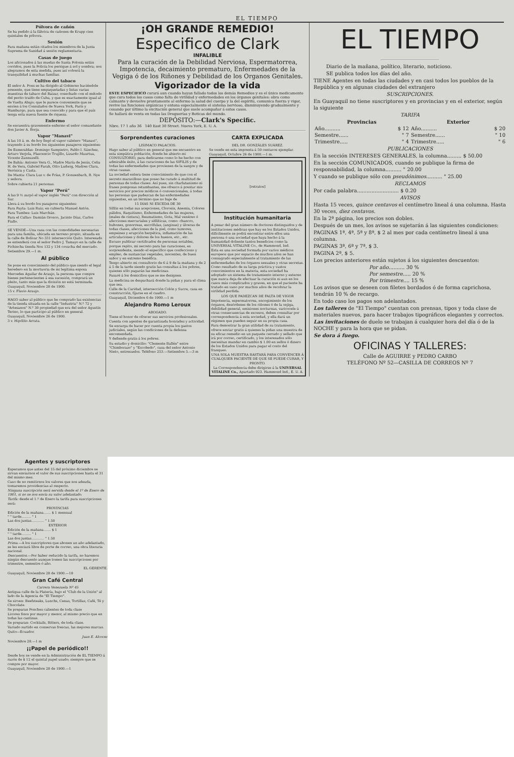EL TIEMPO
Pólvora de cañón
Se ha pedido á la fábrica de cañones de Krupp cien quintales de pólvora.
Sesión
Para mañana están citados los miembros de la Junta Suprema de Sanidad á sesión reglamentaria.
Casas de juego
Los aficionados á las muelas de Santa Polonia están corridos, pues la Policía los persigue á sol y sombra; nos alegramos de esta medida, pues así volverá la tranquilidad á muchas familias.
Cultivo del tabaco
El señor A. Pons se ha dirigido al Gobierno haciéndole presente, que tiene empaquetadas y listas varias muestras de tabaco del Baizar, cosechado con el método del perito traído de Cuba, y que es exactamente igual al de Vuelta Abajo; que le parece conveniente que se envíen á los Consulados de Nueva York, París y Hamburgo, para que sea conocido y para que el país tenga esta nueva fuente de riqueza.
Enfermo
Se encuentra gravemente enfermo el señor comandante don Javier A. Borja.
Vapor "Manavi"
A las 10 á. m. de hoy llegó el vapor caletero "Manavi", trayendo á su bordo los siguientes pasajeros siguientes:
De Esmeraldas: Domingo Sampietro, Pablo I. Sánchez, Arturo Verjola, Plascencio Trujillo, Lizardo Maurtua, Vicente Zannuzelli.
De Bahía: Antonio Vera G., Madre María de Jesús, Celia H. de Vera, Gabriel Farah, Otto Ludwig, Madres Clara, Verónica y Casta.
De Manta: Clara Luz v. de Frías, P. Gonzenbach, R. Nye y señora.
Sobre cubierta 21 personas.
Vapor "Perú"
A las 9 ½ zarpó el vapor inglés "Perú" con dirección al Sur.
Lleva á su bordo los pasajeros siguientes:
Para Payta: Luis Ruiz; en cubierta Manuel Antón.
Para Tumbes: Luis Marchán.
Para el Callao: Damián Orosco, Jacinto Díaz, Carlos Fiallo.
SE VENDE—Una casa con las comodidades necesarias para una familia, ubicada en terreno propio, situada en la calle de Bolívar No 331 intersección Quito. Interesado se entenderá con el señor Pedro J. Tamayo en la calle de Pichincha tienda Nos 132 y 134 covacha del mercado.
Setiembre 29.—1 m.
Al público
Se pone en conocimiento del público que siendo el legal heredero en la mortuoria de mi legítima esposa Mercedes Aguilar de Araujo, la persona que compre bienes pertenecientes á esa sucesión, comprará un pleito, tanto más que la división no está terminada.
Guayaquil, Noviembre 28 de 1900.
15 v. Flavio Araujo.
HAGO saber al público que he comprado las existencias de la tienda situada en la calle "Industria" N.º 72 y "Artesanos" N.º 30 propiedad que era del señor Agustín Terino, lo que participo al público en general.
Guayaquil, Noviembre 26 de 1900.
3 v. Hipólito Arrata.
¡OH GRANDE REMEDIO!
Especifico de Clark
INFALIBLE
Para la curación de la Debilidad Nerviosa, Espermatorrea, Impotencia, decaimiento prematuro, Enfermedades de la Vegiga ó de los Riñones y Debilidad de los Organos Genitales.
Vigorizador de la vida
ESTE ESPECIFICO curará aun cuando hayan fallado todos los demás Remedios y es el único medicamento que cura todos los casos como falta de virilidad y enfermedades en los órganos genitales: obra como calmante y devuelve prontamente al enfermo la salud del cuerpo y la del espíritu, comunica fuerza y vigor, revive las funciones orgánicas y entona especialmente el sistema nervioso, disminuyendo gradualmente y cesando por último la excitación general que suele acompañar á estos casos.
Se hallará de venta en todas las Droguerías y Boticas del mundo.
DEPÓSITO:—Clark's Specific.
Nbre. 17 1 año 36 140 East 30 Street. Nueva York, E. U. A.
Sorprendentes curaciones
LISIMACO PALACIOS.
Hago saber al público en general que me encuentro en esta simpática población, donde he abierto mi CONSULTORIO, para dedicarme como lo he hecho con admirable éxito, á las curaciones de las SIFILIS y de todas las enfermedades que provienen de la sangre y de otras causas.
La sociedad entera tiene conocimiento de que con el secreto maravilloso que poseo he curado á multitud de personas de todas clases. Así pues, sin charlatanismo ni frases pomposas retumbantes, me ofrezco á prestar mis servicios por precios módicos ó convencionales, á todas las personas que padezcan de las enfermedades siguientes, en un término que no baje de
15 DIAS NI EXCEDA DE 30
Sífilis en todas sus acepciones, Clorosis, Anemia, Colores pálidos, Raquitismo, Enfermedades de las mujeres, (males de cintura), Reumatismo, Gota, Mal venéreo ó afecciones mercuriales y sifilíticas, como: chancro, bubones, gonorreas, escrófulas, (anginas) y úlceras de todas clases, afecciones de la piel, como tumores, empeines y erupción herpética, inflamación de las articulaciones y dolores de los huesos, etc., etc.
Excuso publicar certificados de personas notables, porque repito, mi secreto para las curaciones, es sorprendente, siendo el específico que confecciono y empleo, de sustancias vegetales, inocentes, de buen sabor y en extremo benéfica.
Tengo abierto mi consultorio de 6 á 9 de la mañana y de 2 á 5 de la tarde siendo gratis las consultas á los pobres, quienes sólo pagarán las medicinas.
Pasaré á los domicilios que se me designen.
La medicina se despachará donde la pidan y para el clima que sea.
Calle de la Caridad, intersección Colón y Sucre, casa en construcción, fíjarse en el cuadro.
Guayaquil, Diciembre 6 de 1900.—1 m
Alejandro Romo Leroux
ABOGADO.
Tiene el honor de ofrecer sus servicios profesionales.
Cuenta con agentes de garantizada honradez y actividad.
Se encarga de hacer por cuenta propia los gastos judiciales, según las condiciones de la defensa encomendada.
Y defiende gratis á los pobres.
Su estudio y domicilio: "Clemente Ballén" entre "Chimborazo" y "Escobedo", casa del señor Antonio Nieto, entresuelos. Teléfono 253.—Setiembre 5.—3 m
CARTA EXPLICADA
DEL DR. GONZÁLES SUÁREZ.
Se vende en esta imprenta á 50 centavos ejemplar.
Guayaquil, Octubre 26 de 1900.—1 m.
[retratos]
Institución humanitaria
A pesar del gran número de doctores distinguidos y de instituciones médicas que hay en los Estados Unidos, difícilmente se podrá encontrar entre ellos una persona ó una sociedad que haya hecho á la humanidad doliente tantos beneficios como la UNIVERSAL VITALINE Co., de Hammond, Ind.
Esta es una sociedad formada por varios médicos europeos que por espacio de muchos años se han consagrado especialmente al tratamiento de las enfermedades de los órganos sexuales y otras secretas. Como resultado de su larga práctica y vastos conocimientos en la materia, esta sociedad ha adoptado un sistema de tratamiento interno y externo que nunca deja de efectuar la curación ni aun en los casos más complicados y graves, en que el paciente ha tratado en vano por muchos años de recobrar la virilidad perdida.
LOS QUE PADEZCAN DE FALTA DE VIGOR
Impotencia, espermatorrea, encogimiento de los órganos, desórdenes de los riñones ó de la vejiga, debilidad general, emisiones nocturnas, varicocele ú otras consecuencias de excesos, deben consultar por correspondencia á esta sociedad, y ella dará un régimen que pueden seguir en su propia casa.
Para demostrar la gran utilidad de su tratamiento, ofrece enviar gratis á quienes la pidan una muestra de su eficaz remedio en un paquete cerrado y sellado que irá por correo, certificado, y los interesados sólo necesitan mandar en cambio $ 1.00 en sellos ó dinero de los Estados Unidos para pagar el costo del franqueo.
UNA SOLA MUESTRA BASTARÁ PARA CONVENCER Á CUALQUIER PACIENTE DE QUE SE PUEDE CURAR, Y PRONTO.
La Correspondencia debe dirigirse á la UNIVERSAL VITALINE Co., Apartado 923. Hammond Ind., E. U. A.
EL TIEMPO
Diario de la mañana, político, literario, noticioso.
SE publica todos los días del año.
TIENE Agentes en todas las ciudades y en casi todos los pueblos de la República y en algunas ciudades del extranjero
SUSCRIPCIONES.
En Guayaquil no tiene suscriptores y en provincias y en el exterior, según la siguiente
TARIFA
| Provincias | | Exterior | |
| --- | --- | --- | --- |
| Año.......... | $ 12 | Año.......... | $ 20 |
| Semestre...... | " 7 | Semestre...... | " 10 |
| Trimestre..... | " 4 | Trimestre..... | " 6 |
PUBLICACIONES
En la sección INTERESES GENERALES, la columna......... $ 50.00
En la sección COMUNICADOS, cuando se publique la firma de responsabilidad, la columna.......... " 20.00
Y cuando se publique sólo con pseudónimos.......... " 25.00
RECLAMOS
Por cada palabra.......................... $ 0.20
AVISOS
Hasta 15 veces, quince centavos el centímetro lineal á una columna. Hasta 30 veces, diez centavos.
En la 2ª página, los precios son dobles.
Después de un mes, los avisos se sujetarán á las siguientes condiciones:
PAGINAS 1ª, 4ª, 5ª y 8ª, $ 2 al mes por cada centímetro lineal á una columna.
PAGINAS 3ª, 6ª y 7ª, $ 3.
PAGINA 2ª, $ 5.
Los precios anteriores están sujetos á los siguientes descuentos:
Por año.......... 30 %
Por semestre..... 20 %
Por trimestre.... 15 %
Los avisos que se deseen con filetes bordados ó de forma caprichosa, tendrán 10 % de recargo.
En todo caso los pagos son adelantados.
Los talleres de "El Tiempo" cuentan con prensas, tipos y toda clase de materiales nuevos, para hacer trabajos tipográficos elegantes y correctos.
Las invitaciones de duelo se trabajan á cualquier hora del día ó de la NOCHE y para la hora que se pidan.
Se dora á fuego.
OFICINAS Y TALLERES:
Calle de AGUIRRE y PEDRO CARBO
TELÉFONO Nº 52—CASILLA DE CORREOS Nº 7
Agentes y suscriptores
Esperamos que antes del 15 del próximo diciembre se sirvan enviarnos el valor de sus suscripciones hasta el 31 del mismo mes.
Caso de no remitirnos los valores que nos adeuda, tomaremos providencias al respecto.
Ninguna suscripción será servida desde el 1º de Enero de 1901, si no se nos envía su valor adelantado.
Tarifa: desde el 1.º de Enero la tarifa para suscripciones será:
PROVINCIAS
Edición de la mañana....... $ 1 mensual
" " tarde......... " 1
Las dos juntas............ " 1.50
EXTERIOR
Edición de la mañana....... $ 1
" " tarde......... " 1
Las dos juntas............ " 1.50
Prima.—A los suscriptores que abonen un año adelantado, se les enviará libre de porte de correo, una obra literaria nacional.
Descuentos.—Por haber reducido la tarifa, no haremos ningún descuento aunque tomen las suscripciones por trimestre, semestre ó año.
EL GERENTE.
Guayaquil, Noviembre 28 de 1900.—18
Gran Café Central
Carrera Venezuela Nº 45
Antigua calle de la Platería, bajo el "Club de la Unión" al lado de la Agencia de "El Tiempo".
Se sirven: Beefsteaks, Lunchs, Cenas, Tortillas, Café, Té y Chocolate.
Se preparan Ponches calientes de toda clase
Licores finos por mayor y menor, al mismo precio que en todas las cantinas.
Se preparan: Cocktails, Bitters, de toda clase.
Variado surtido en conservas frescas, las mejores marcas.
Quito—Ecuador.
Juan E. Alcocer
Noviembre 28.—1 m
¡¡Papel de periódico!!
Desde hoy se vende en la Administración de EL TIEMPO á razón de $ 12 el quintal papel usado; siempre que se compre por mayor.
Guayaquil, Noviembre 28 de 1900.—1